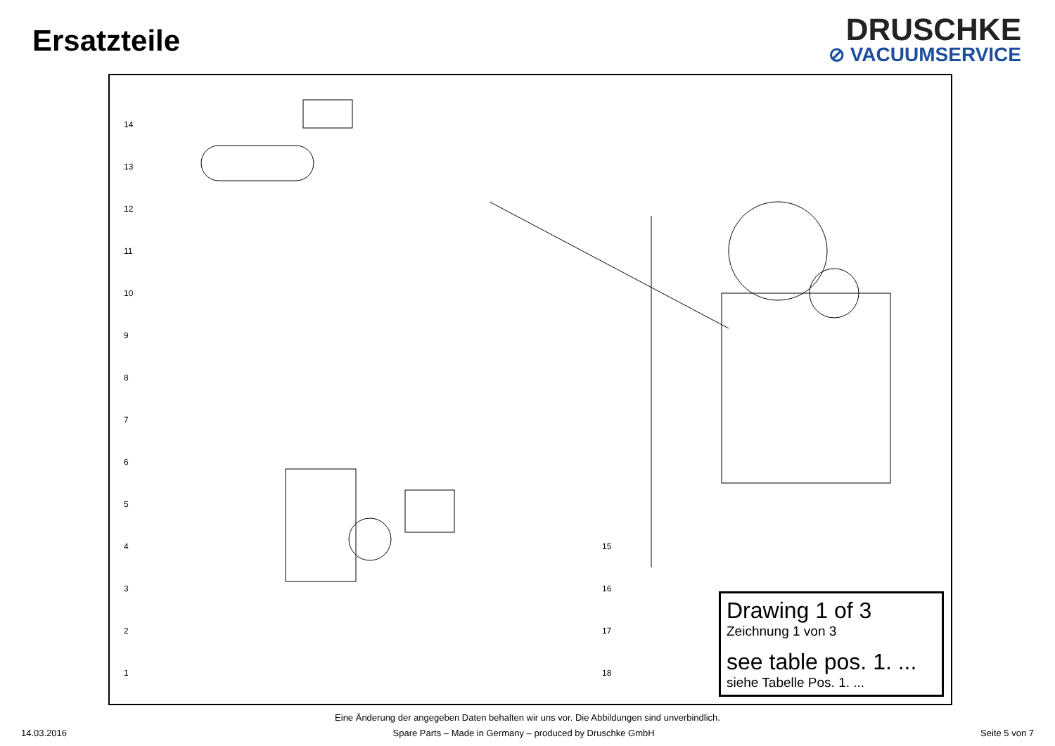Ersatzteile
DRUSCHKE
⊘ VACUUMSERVICE
14
13
12
11
10
9
8
7
6
5
4
3
2
1
15
16
17
18
Drawing 1 of 3
Zeichnung 1 von 3
see table pos. 1. ...
siehe Tabelle Pos. 1. ...
Eine Änderung der angegeben Daten behalten wir uns vor. Die Abbildungen sind unverbindlich.
14.03.2016 Spare Parts – Made in Germany – produced by Druschke GmbH Seite 5 von 7